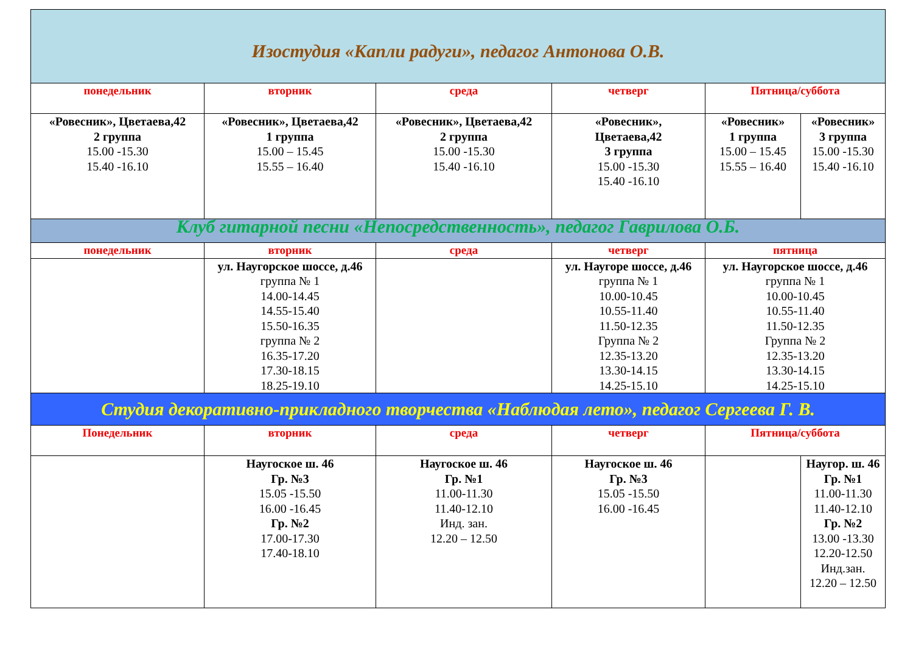| Изостудия «Капли радуги», педагог Антонова О.В. | | | | | |
| понедельник | вторник | среда | четверг | Пятница/суббота | |
| «Ровесник», Цветаева,42 2 группа 15.00 -15.30 15.40 -16.10 | «Ровесник», Цветаева,42 1 группа 15.00 – 15.45 15.55 – 16.40 | «Ровесник», Цветаева,42 2 группа 15.00 -15.30 15.40 -16.10 | «Ровесник», Цветаева,42 3 группа 15.00 -15.30 15.40 -16.10 | «Ровесник» 1 группа 15.00 – 15.45 15.55 – 16.40 | «Ровесник» 3 группа 15.00 -15.30 15.40 -16.10 |
| Клуб гитарной песни «Непосредственность», педагог Гаврилова О.Б. | | | | | |
| понедельник | вторник | среда | четверг | пятница | |
| | ул. Наугорское шоссе, д.46 группа № 1 14.00-14.45 14.55-15.40 15.50-16.35 группа № 2 16.35-17.20 17.30-18.15 18.25-19.10 | | ул. Наугоре шоссе, д.46 группа № 1 10.00-10.45 10.55-11.40 11.50-12.35 Группа № 2 12.35-13.20 13.30-14.15 14.25-15.10 | ул. Наугорское шоссе, д.46 группа № 1 10.00-10.45 10.55-11.40 11.50-12.35 Группа № 2 12.35-13.20 13.30-14.15 14.25-15.10 | |
| Студия декоративно-прикладного творчества «Наблюдая лето», педагог Сергеева Г. В. | | | | | |
| Понедельник | вторник | среда | четверг | Пятница/суббота | |
| | Наугоское ш. 46 Гр. №3 15.05 -15.50 16.00 -16.45 Гр. №2 17.00-17.30 17.40-18.10 | Наугоское ш. 46 Гр. №1 11.00-11.30 11.40-12.10 Инд. зан. 12.20 – 12.50 | Наугоское ш. 46 Гр. №3 15.05 -15.50 16.00 -16.45 | | Наугор. ш. 46 Гр. №1 11.00-11.30 11.40-12.10 Гр. №2 13.00 -13.30 12.20-12.50 Инд.зан. 12.20 – 12.50 |